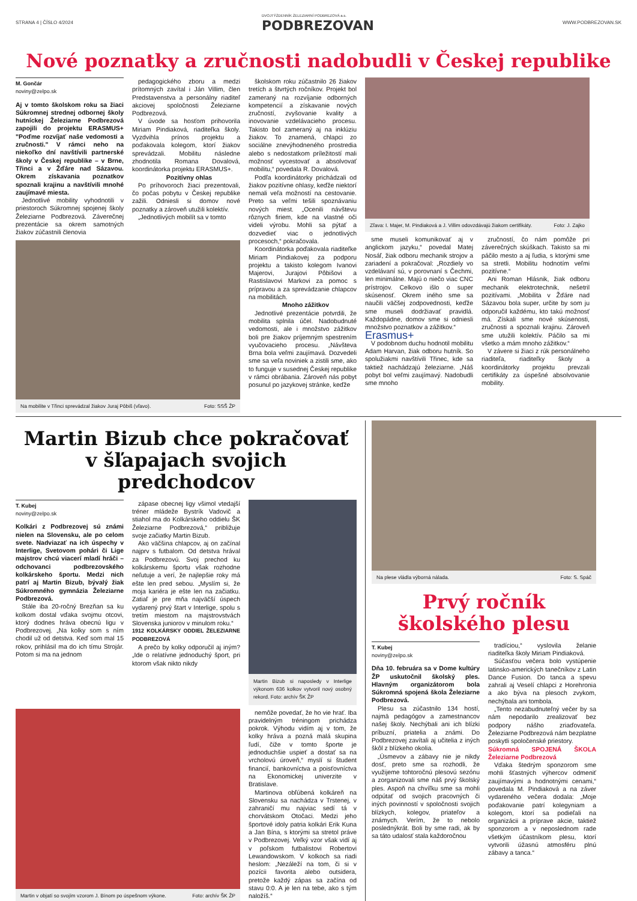STRANA 4 | ČÍSLO 4/2024 DVOJTÝŽDENNÍK ŽELEZIARNÍ PODBREZOVÁ a.s.
PODBREZOVAN WWW.PODBREZOVAN.SK
Nové poznatky a zručnosti nadobudli v Českej republike
M. Gončár
noviny@zelpo.sk
Aj v tomto školskom roku sa žiaci Súkromnej strednej odbornej školy hutníckej Železiarne Podbrezová zapojili do projektu ERASMUS+ "Poďme rozvíjať naše vedomosti a zručnosti." V rámci neho na niekoľko dní navštívili partnerské školy v Českej republike – v Brne, Třinci a v Žďáre nad Sázavou. Okrem získavania poznatkov spoznali krajinu a navštívili mnohé zaujímavé miesta.
Jednotlivé mobility vyhodnotili v priestoroch Súkromnej spojenej školy Železiarne Podbrezová. Záverečnej prezentácie sa okrem samotných žiakov zúčastnili členovia
pedagogického zboru a medzi prítomných zavítal i Ján Villim, člen Predstavenstva a personálny riaditeľ akciovej spoločnosti Železiarne Podbrezová.
V úvode sa hosťom prihovorila Miriam Pindiaková, riaditeľka školy. Vyzdvihla prínos projektu a poďakovala kolegom, ktorí žiakov sprevádzali. Mobilitu následne zhodnotila Romana Dovalová, koordinátorka projektu ERASMUS+.
Pozitívny ohlas
Po príhovoroch žiaci prezentovali, čo počas pobytu v Českej republike zažili. Odniesli si domov nové poznatky a zároveň utužili kolektív.
„Jednotlivých mobilít sa v tomto
Na mobilite v Třinci sprevádzal žiakov Juraj Pôbiš (vľavo). Foto: SSŠ ŽP
školskom roku zúčastnilo 26 žiakov tretích a štvrtých ročníkov. Projekt bol zameraný na rozvíjanie odborných kompetencií a získavanie nových zručností, zvyšovanie kvality a inovovanie vzdelávacieho procesu. Takisto bol zameraný aj na inklúziu žiakov. To znamená, chlapci zo sociálne znevýhodneného prostredia alebo s nedostatkom príležitostí mali možnosť vycestovať a absolvovať mobilitu,“ povedala R. Dovalová.
Podľa koordinátorky prichádzali od žiakov pozitívne ohlasy, keďže niektorí nemali veľa možností na cestovanie. Preto sa veľmi tešili spoznávaniu nových miest. „Ocenili návštevu rôznych firiem, kde na vlastné oči videli výrobu. Mohli sa pýtať a dozvedieť viac o jednotlivých procesoch,“ pokračovala.
Koordinátorka poďakovala riaditeľke Miriam Pindiakovej za podporu projektu a takisto kolegom Ivanovi Majerovi, Jurajovi Pôbišovi a Rastislavovi Markovi za pomoc s prípravou a za sprevádzanie chlapcov na mobilitách.
Mnoho zážitkov
Jednotlivé prezentácie potvrdili, že mobilita splnila účel. Nadobudnuté vedomosti, ale i množstvo zážitkov boli pre žiakov príjemným spestrením vyučovacieho procesu. „Návšteva Brna bola veľmi zaujímavá. Dozvedeli sme sa veľa noviniek a zistili sme, ako to funguje v susednej Českej republike v rámci obrábania. Zároveň nás pobyt posunul po jazykovej stránke, keďže
Zľava: I. Majer, M. Pindiaková a J. Villim odovzdávajú žiakom certifikáty. Foto: J. Zajko
sme museli komunikovať aj v anglickom jazyku,“ povedal Matej Nosáľ, žiak odboru mechanik strojov a zariadení a pokračoval: „Rozdiely vo vzdelávaní sú, v porovnaní s Čechmi, len minimálne. Majú o niečo viac CNC prístrojov. Celkovo išlo o super skúsenosť. Okrem iného sme sa naučili väčšej zodpovednosti, keďže sme museli dodržiavať pravidlá. Každopádne, domov sme si odniesli množstvo poznatkov a zážitkov.“
Erasmus+
V podobnom duchu hodnotil mobilitu Adam Harvan, žiak odboru hutník. So spolužiakmi navštívili Třinec, kde sa taktiež nachádzajú železiarne. „Náš pobyt bol veľmi zaujímavý. Nadobudli sme mnoho
zručností, čo nám pomôže pri záverečných skúškach. Takisto sa mi páčilo mesto a aj ľudia, s ktorými sme sa stretli. Mobilitu hodnotím veľmi pozitívne.“
Ani Roman Hlásnik, žiak odboru mechanik elektrotechnik, nešetril pozitívami. „Mobilita v Žďáre nad Sázavou bola super, určite by som ju odporučil každému, kto takú možnosť má. Získali sme nové skúsenosti, zručnosti a spoznali krajinu. Zároveň sme utužili kolektív. Páčilo sa mi všetko a mám mnoho zážitkov.“
V závere si žiaci z rúk personálneho riaditeľa, riaditeľky školy a koordinátorky projektu prevzali certifikáty za úspešné absolvovanie mobility.
Martin Bizub chce pokračovať
v šľapajach svojich predchodcov
T. Kubej
noviny@zelpo.sk
Kolkári z Podbrezovej sú známi nielen na Slovensku, ale po celom svete. Nadviazať na ich úspechy v Interlige, Svetovom pohári či Lige majstrov chcú viacerí mladí hráči – odchovanci podbrezovského kolkárskeho športu. Medzi nich patrí aj Martin Bizub, bývalý žiak Súkromného gymnázia Železiarne Podbrezová.
Stále iba 20-ročný Brezňan sa ku kolkom dostal vďaka svojmu otcovi, ktorý dodnes hráva obecnú ligu v Podbrezovej. „Na kolky som s ním chodil už od detstva. Keď som mal 15 rokov, prihlásil ma do ich tímu Strojár. Potom si ma na jednom
zápase obecnej ligy všimol vtedajší tréner mládeže Bystrík Vadovič a stiahol ma do Kolkárskeho oddielu ŠK Železiarne Podbrezová,“ približuje svoje začiatky Martin Bizub.
Ako väčšina chlapcov, aj on začínal najprv s futbalom. Od detstva hrával za Podbrezovú. Svoj prechod ku kolkárskemu športu však rozhodne neľutuje a verí, že najlepšie roky má ešte len pred sebou. „Myslím si, že moja kariéra je ešte len na začiatku. Zatiaľ je pre mňa najväčší úspech vydarený prvý štart v Interlige, spolu s tretím miestom na majstrovstvách Slovenska juniorov v minulom roku.“
1912 KOLKÁRSKY ODDIEL ŽELEZIARNE PODBREZOVÁ
A prečo by kolky odporučil aj iným? „Ide o relatívne jednoduchý šport, pri ktorom však nikto nikdy
Martin Bizub si naposledy v Interlige výkonom 636 kolkov vytvoril nový osobný rekord. Foto: archív ŠK ŽP
Martin v objatí so svojím vzorom J. Bínom po úspešnom výkone. Foto: archív ŠK ŽP
nemôže povedať, že ho vie hrať. Iba pravidelným tréningom prichádza pokrok. Výhodu vidím aj v tom, že kolky hráva a pozná malá skupina ľudí, čiže v tomto športe je jednoduchšie uspieť a dostať sa na vrcholovú úroveň,“ myslí si študent financií, bankovníctva a poisťovníctva na Ekonomickej univerzite v Bratislave.
Martinova obľúbená kolkáreň na Slovensku sa nachádza v Trstenej, v zahraničí mu najviac sedí tá v chorvátskom Otočaci. Medzi jeho športové idoly patria kolkári Erik Kuna a Jan Bína, s ktorými sa stretol práve v Podbrezovej. Veľký vzor však vidí aj v poľskom futbalistovi Robertovi Lewandowskom. V kolkoch sa riadi heslom: „Nezáleží na tom, či si v pozícii favorita alebo outsidera, pretože každý zápas sa začína od stavu 0:0. A je len na tebe, ako s tým naložíš.“
Na plese vládla výborná nálada. Foto: S. Spáč
Prvý ročník
školského plesu
T. Kubej
noviny@zelpo.sk
Dňa 10. februára sa v Dome kultúry ŽP uskutočnil školský ples. Hlavným organizátorom bola Súkromná spojená škola Železiarne Podbrezová.
Plesu sa zúčastnilo 134 hostí, najmä pedagógov a zamestnancov našej školy. Nechýbali ani ich blízki príbuzní, priatelia a známi. Do Podbrezovej zavítali aj učitelia z iných škôl z blízkeho okolia.
„Úsmevov a zábavy nie je nikdy dosť, preto sme sa rozhodli, že využijeme tohtoročnú plesovú sezónu a zorganizovali sme náš prvý školský ples. Aspoň na chvíľku sme sa mohli odpútať od svojich pracovných či iných povinností v spoločnosti svojich blízkych, kolegov, priateľov a známych. Verím, že to nebolo poslednýkrát. Boli by sme radi, ak by sa táto udalosť stala každoročnou
tradíciou,“ vyslovila želanie riaditeľka školy Miriam Pindiaková.
Súčasťou večera bolo vystúpenie latinsko-amerických tanečníkov z Latin Dance Fusion. Do tanca a spevu zahrali aj Veselí chlapci z Horehronia a ako býva na plesoch zvykom, nechýbala ani tombola.
„Tento nezabudnuteľný večer by sa nám nepodarilo zrealizovať bez podpory nášho zriaďovateľa. Železiarne Podbrezová nám bezplatne poskytli spoločenské priestory.
Súkromná SPOJENÁ ŠKOLA Železiarne Podbrezová
Vďaka štedrým sponzorom sme mohli šťastných výhercov odmeniť zaujímavými a hodnotnými cenami,“ povedala M. Pindiaková a na záver vydareného večera dodala: „Moje poďakovanie patrí kolegyniam a kolegom, ktorí sa podieľali na organizácii a príprave akcie, taktiež sponzorom a v neposlednom rade všetkým účastníkom plesu, ktorí vytvorili úžasnú atmosféru plnú zábavy a tanca.“